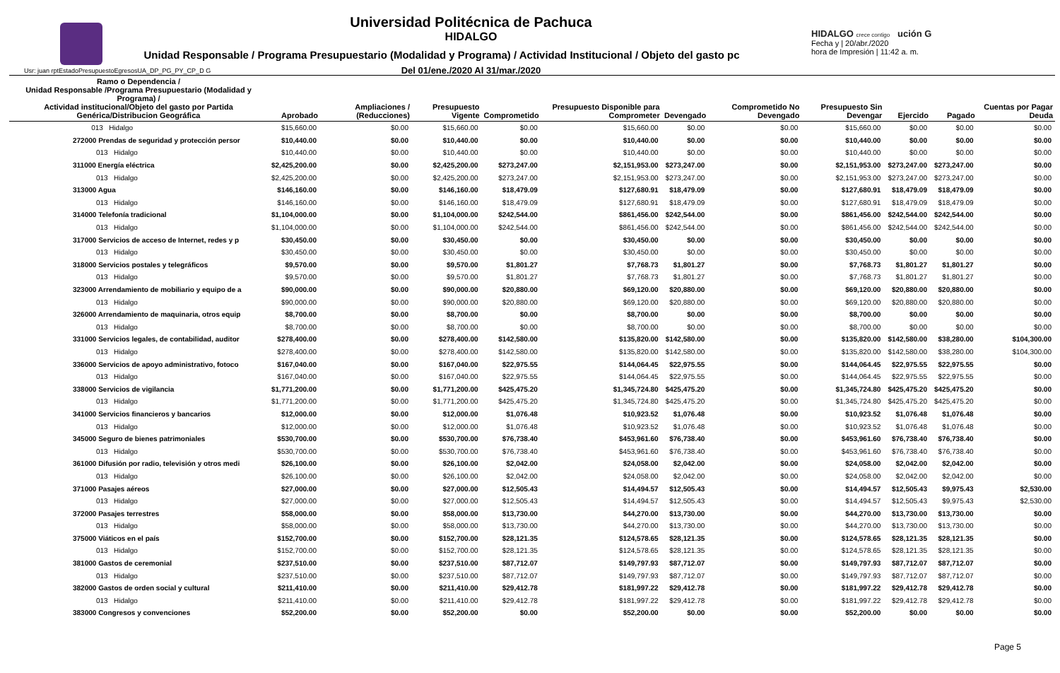Universidad Politécnica de Pachuca
HIDALGO
Unidad Responsable / Programa Presupuestario (Modalidad y Programa) / Actividad Institucional / Objeto del gasto pc
Del 01/ene./2020 Al 31/mar./2020
HIDALGO crece contigo ución G
Fecha y | 20/abr./2020
hora de Impresión | 11:42 a. m.
Usr: juan rptEstadoPresupuestoEgresosUA_DP_PG_PY_CP_D G
| Ramo o Dependencia / Unidad Responsable /Programa Presupuestario (Modalidad y Programa) / Actividad institucional/Objeto del gasto por Partida Genérica/Distribucion Geográfica | Aprobado | Ampliaciones / (Reducciones) | Presupuesto Vigente | Comprometido | Presupuesto Disponible para Comprometer | Devengado | Comprometido No Devengado | Presupuesto Sin Devengar | Ejercido | Pagado | Cuentas por Pagar Deuda |
| --- | --- | --- | --- | --- | --- | --- | --- | --- | --- | --- | --- |
| 013 Hidalgo | $15,660.00 | $0.00 | $15,660.00 | $0.00 | $15,660.00 | $0.00 | $0.00 | $15,660.00 | $0.00 | $0.00 | $0.00 |
| 272000 Prendas de seguridad y protección persor | $10,440.00 | $0.00 | $10,440.00 | $0.00 | $10,440.00 | $0.00 | $0.00 | $10,440.00 | $0.00 | $0.00 | $0.00 |
| 013 Hidalgo | $10,440.00 | $0.00 | $10,440.00 | $0.00 | $10,440.00 | $0.00 | $0.00 | $10,440.00 | $0.00 | $0.00 | $0.00 |
| 311000 Energía eléctrica | $2,425,200.00 | $0.00 | $2,425,200.00 | $273,247.00 | $2,151,953.00 | $273,247.00 | $0.00 | $2,151,953.00 | $273,247.00 | $273,247.00 | $0.00 |
| 013 Hidalgo | $2,425,200.00 | $0.00 | $2,425,200.00 | $273,247.00 | $2,151,953.00 | $273,247.00 | $0.00 | $2,151,953.00 | $273,247.00 | $273,247.00 | $0.00 |
| 313000 Agua | $146,160.00 | $0.00 | $146,160.00 | $18,479.09 | $127,680.91 | $18,479.09 | $0.00 | $127,680.91 | $18,479.09 | $18,479.09 | $0.00 |
| 013 Hidalgo | $146,160.00 | $0.00 | $146,160.00 | $18,479.09 | $127,680.91 | $18,479.09 | $0.00 | $127,680.91 | $18,479.09 | $18,479.09 | $0.00 |
| 314000 Telefonía tradicional | $1,104,000.00 | $0.00 | $1,104,000.00 | $242,544.00 | $861,456.00 | $242,544.00 | $0.00 | $861,456.00 | $242,544.00 | $242,544.00 | $0.00 |
| 013 Hidalgo | $1,104,000.00 | $0.00 | $1,104,000.00 | $242,544.00 | $861,456.00 | $242,544.00 | $0.00 | $861,456.00 | $242,544.00 | $242,544.00 | $0.00 |
| 317000 Servicios de acceso de Internet, redes y p | $30,450.00 | $0.00 | $30,450.00 | $0.00 | $30,450.00 | $0.00 | $0.00 | $30,450.00 | $0.00 | $0.00 | $0.00 |
| 013 Hidalgo | $30,450.00 | $0.00 | $30,450.00 | $0.00 | $30,450.00 | $0.00 | $0.00 | $30,450.00 | $0.00 | $0.00 | $0.00 |
| 318000 Servicios postales y telegráficos | $9,570.00 | $0.00 | $9,570.00 | $1,801.27 | $7,768.73 | $1,801.27 | $0.00 | $7,768.73 | $1,801.27 | $1,801.27 | $0.00 |
| 013 Hidalgo | $9,570.00 | $0.00 | $9,570.00 | $1,801.27 | $7,768.73 | $1,801.27 | $0.00 | $7,768.73 | $1,801.27 | $1,801.27 | $0.00 |
| 323000 Arrendamiento de mobiliario y equipo de a | $90,000.00 | $0.00 | $90,000.00 | $20,880.00 | $69,120.00 | $20,880.00 | $0.00 | $69,120.00 | $20,880.00 | $20,880.00 | $0.00 |
| 013 Hidalgo | $90,000.00 | $0.00 | $90,000.00 | $20,880.00 | $69,120.00 | $20,880.00 | $0.00 | $69,120.00 | $20,880.00 | $20,880.00 | $0.00 |
| 326000 Arrendamiento de maquinaria, otros equip | $8,700.00 | $0.00 | $8,700.00 | $0.00 | $8,700.00 | $0.00 | $0.00 | $8,700.00 | $0.00 | $0.00 | $0.00 |
| 013 Hidalgo | $8,700.00 | $0.00 | $8,700.00 | $0.00 | $8,700.00 | $0.00 | $0.00 | $8,700.00 | $0.00 | $0.00 | $0.00 |
| 331000 Servicios legales, de contabilidad, auditor | $278,400.00 | $0.00 | $278,400.00 | $142,580.00 | $135,820.00 | $142,580.00 | $0.00 | $135,820.00 | $142,580.00 | $38,280.00 | $104,300.00 |
| 013 Hidalgo | $278,400.00 | $0.00 | $278,400.00 | $142,580.00 | $135,820.00 | $142,580.00 | $0.00 | $135,820.00 | $142,580.00 | $38,280.00 | $104,300.00 |
| 336000 Servicios de apoyo administrativo, fotoco | $167,040.00 | $0.00 | $167,040.00 | $22,975.55 | $144,064.45 | $22,975.55 | $0.00 | $144,064.45 | $22,975.55 | $22,975.55 | $0.00 |
| 013 Hidalgo | $167,040.00 | $0.00 | $167,040.00 | $22,975.55 | $144,064.45 | $22,975.55 | $0.00 | $144,064.45 | $22,975.55 | $22,975.55 | $0.00 |
| 338000 Servicios de vigilancia | $1,771,200.00 | $0.00 | $1,771,200.00 | $425,475.20 | $1,345,724.80 | $425,475.20 | $0.00 | $1,345,724.80 | $425,475.20 | $425,475.20 | $0.00 |
| 013 Hidalgo | $1,771,200.00 | $0.00 | $1,771,200.00 | $425,475.20 | $1,345,724.80 | $425,475.20 | $0.00 | $1,345,724.80 | $425,475.20 | $425,475.20 | $0.00 |
| 341000 Servicios financieros y bancarios | $12,000.00 | $0.00 | $12,000.00 | $1,076.48 | $10,923.52 | $1,076.48 | $0.00 | $10,923.52 | $1,076.48 | $1,076.48 | $0.00 |
| 013 Hidalgo | $12,000.00 | $0.00 | $12,000.00 | $1,076.48 | $10,923.52 | $1,076.48 | $0.00 | $10,923.52 | $1,076.48 | $1,076.48 | $0.00 |
| 345000 Seguro de bienes patrimoniales | $530,700.00 | $0.00 | $530,700.00 | $76,738.40 | $453,961.60 | $76,738.40 | $0.00 | $453,961.60 | $76,738.40 | $76,738.40 | $0.00 |
| 013 Hidalgo | $530,700.00 | $0.00 | $530,700.00 | $76,738.40 | $453,961.60 | $76,738.40 | $0.00 | $453,961.60 | $76,738.40 | $76,738.40 | $0.00 |
| 361000 Difusión por radio, televisión y otros medi | $26,100.00 | $0.00 | $26,100.00 | $2,042.00 | $24,058.00 | $2,042.00 | $0.00 | $24,058.00 | $2,042.00 | $2,042.00 | $0.00 |
| 013 Hidalgo | $26,100.00 | $0.00 | $26,100.00 | $2,042.00 | $24,058.00 | $2,042.00 | $0.00 | $24,058.00 | $2,042.00 | $2,042.00 | $0.00 |
| 371000 Pasajes aéreos | $27,000.00 | $0.00 | $27,000.00 | $12,505.43 | $14,494.57 | $12,505.43 | $0.00 | $14,494.57 | $12,505.43 | $9,975.43 | $2,530.00 |
| 013 Hidalgo | $27,000.00 | $0.00 | $27,000.00 | $12,505.43 | $14,494.57 | $12,505.43 | $0.00 | $14,494.57 | $12,505.43 | $9,975.43 | $2,530.00 |
| 372000 Pasajes terrestres | $58,000.00 | $0.00 | $58,000.00 | $13,730.00 | $44,270.00 | $13,730.00 | $0.00 | $44,270.00 | $13,730.00 | $13,730.00 | $0.00 |
| 013 Hidalgo | $58,000.00 | $0.00 | $58,000.00 | $13,730.00 | $44,270.00 | $13,730.00 | $0.00 | $44,270.00 | $13,730.00 | $13,730.00 | $0.00 |
| 375000 Viáticos en el país | $152,700.00 | $0.00 | $152,700.00 | $28,121.35 | $124,578.65 | $28,121.35 | $0.00 | $124,578.65 | $28,121.35 | $28,121.35 | $0.00 |
| 013 Hidalgo | $152,700.00 | $0.00 | $152,700.00 | $28,121.35 | $124,578.65 | $28,121.35 | $0.00 | $124,578.65 | $28,121.35 | $28,121.35 | $0.00 |
| 381000 Gastos de ceremonial | $237,510.00 | $0.00 | $237,510.00 | $87,712.07 | $149,797.93 | $87,712.07 | $0.00 | $149,797.93 | $87,712.07 | $87,712.07 | $0.00 |
| 013 Hidalgo | $237,510.00 | $0.00 | $237,510.00 | $87,712.07 | $149,797.93 | $87,712.07 | $0.00 | $149,797.93 | $87,712.07 | $87,712.07 | $0.00 |
| 382000 Gastos de orden social y cultural | $211,410.00 | $0.00 | $211,410.00 | $29,412.78 | $181,997.22 | $29,412.78 | $0.00 | $181,997.22 | $29,412.78 | $29,412.78 | $0.00 |
| 013 Hidalgo | $211,410.00 | $0.00 | $211,410.00 | $29,412.78 | $181,997.22 | $29,412.78 | $0.00 | $181,997.22 | $29,412.78 | $29,412.78 | $0.00 |
| 383000 Congresos y convenciones | $52,200.00 | $0.00 | $52,200.00 | $0.00 | $52,200.00 | $0.00 | $0.00 | $52,200.00 | $0.00 | $0.00 | $0.00 |
Page 5